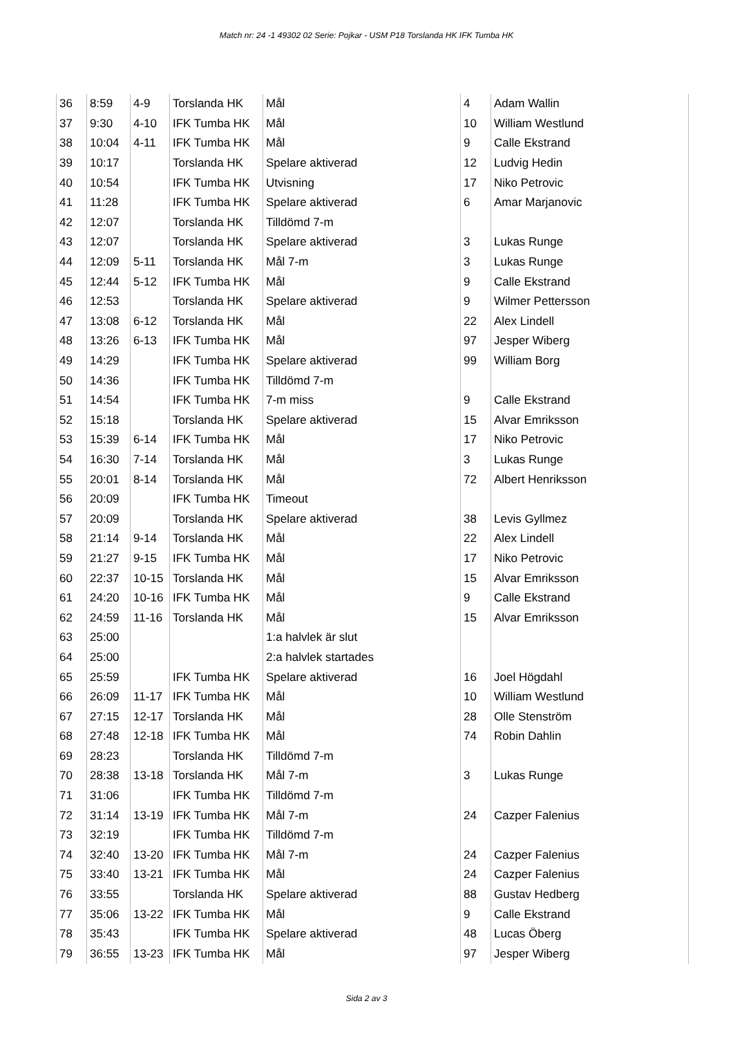Match nr: 24 -1 49302 02 Serie: Pojkar - USM P18 Torslanda HK IFK Tumba HK
| 36 | 8:59 | 4-9 | Torslanda HK | Mål | 4 | Adam Wallin |
| 37 | 9:30 | 4-10 | IFK Tumba HK | Mål | 10 | William Westlund |
| 38 | 10:04 | 4-11 | IFK Tumba HK | Mål | 9 | Calle Ekstrand |
| 39 | 10:17 | | Torslanda HK | Spelare aktiverad | 12 | Ludvig Hedin |
| 40 | 10:54 | | IFK Tumba HK | Utvisning | 17 | Niko Petrovic |
| 41 | 11:28 | | IFK Tumba HK | Spelare aktiverad | 6 | Amar Marjanovic |
| 42 | 12:07 | | Torslanda HK | Tilldömd 7-m | | |
| 43 | 12:07 | | Torslanda HK | Spelare aktiverad | 3 | Lukas Runge |
| 44 | 12:09 | 5-11 | Torslanda HK | Mål 7-m | 3 | Lukas Runge |
| 45 | 12:44 | 5-12 | IFK Tumba HK | Mål | 9 | Calle Ekstrand |
| 46 | 12:53 | | Torslanda HK | Spelare aktiverad | 9 | Wilmer Pettersson |
| 47 | 13:08 | 6-12 | Torslanda HK | Mål | 22 | Alex Lindell |
| 48 | 13:26 | 6-13 | IFK Tumba HK | Mål | 97 | Jesper Wiberg |
| 49 | 14:29 | | IFK Tumba HK | Spelare aktiverad | 99 | William Borg |
| 50 | 14:36 | | IFK Tumba HK | Tilldömd 7-m | | |
| 51 | 14:54 | | IFK Tumba HK | 7-m miss | 9 | Calle Ekstrand |
| 52 | 15:18 | | Torslanda HK | Spelare aktiverad | 15 | Alvar Emriksson |
| 53 | 15:39 | 6-14 | IFK Tumba HK | Mål | 17 | Niko Petrovic |
| 54 | 16:30 | 7-14 | Torslanda HK | Mål | 3 | Lukas Runge |
| 55 | 20:01 | 8-14 | Torslanda HK | Mål | 72 | Albert Henriksson |
| 56 | 20:09 | | IFK Tumba HK | Timeout | | |
| 57 | 20:09 | | Torslanda HK | Spelare aktiverad | 38 | Levis Gyllmez |
| 58 | 21:14 | 9-14 | Torslanda HK | Mål | 22 | Alex Lindell |
| 59 | 21:27 | 9-15 | IFK Tumba HK | Mål | 17 | Niko Petrovic |
| 60 | 22:37 | 10-15 | Torslanda HK | Mål | 15 | Alvar Emriksson |
| 61 | 24:20 | 10-16 | IFK Tumba HK | Mål | 9 | Calle Ekstrand |
| 62 | 24:59 | 11-16 | Torslanda HK | Mål | 15 | Alvar Emriksson |
| 63 | 25:00 | | | 1:a halvlek är slut | | |
| 64 | 25:00 | | | 2:a halvlek startades | | |
| 65 | 25:59 | | IFK Tumba HK | Spelare aktiverad | 16 | Joel Högdahl |
| 66 | 26:09 | 11-17 | IFK Tumba HK | Mål | 10 | William Westlund |
| 67 | 27:15 | 12-17 | Torslanda HK | Mål | 28 | Olle Stenström |
| 68 | 27:48 | 12-18 | IFK Tumba HK | Mål | 74 | Robin Dahlin |
| 69 | 28:23 | | Torslanda HK | Tilldömd 7-m | | |
| 70 | 28:38 | 13-18 | Torslanda HK | Mål 7-m | 3 | Lukas Runge |
| 71 | 31:06 | | IFK Tumba HK | Tilldömd 7-m | | |
| 72 | 31:14 | 13-19 | IFK Tumba HK | Mål 7-m | 24 | Cazper Falenius |
| 73 | 32:19 | | IFK Tumba HK | Tilldömd 7-m | | |
| 74 | 32:40 | 13-20 | IFK Tumba HK | Mål 7-m | 24 | Cazper Falenius |
| 75 | 33:40 | 13-21 | IFK Tumba HK | Mål | 24 | Cazper Falenius |
| 76 | 33:55 | | Torslanda HK | Spelare aktiverad | 88 | Gustav Hedberg |
| 77 | 35:06 | 13-22 | IFK Tumba HK | Mål | 9 | Calle Ekstrand |
| 78 | 35:43 | | IFK Tumba HK | Spelare aktiverad | 48 | Lucas Öberg |
| 79 | 36:55 | 13-23 | IFK Tumba HK | Mål | 97 | Jesper Wiberg |
Sida 2 av 3